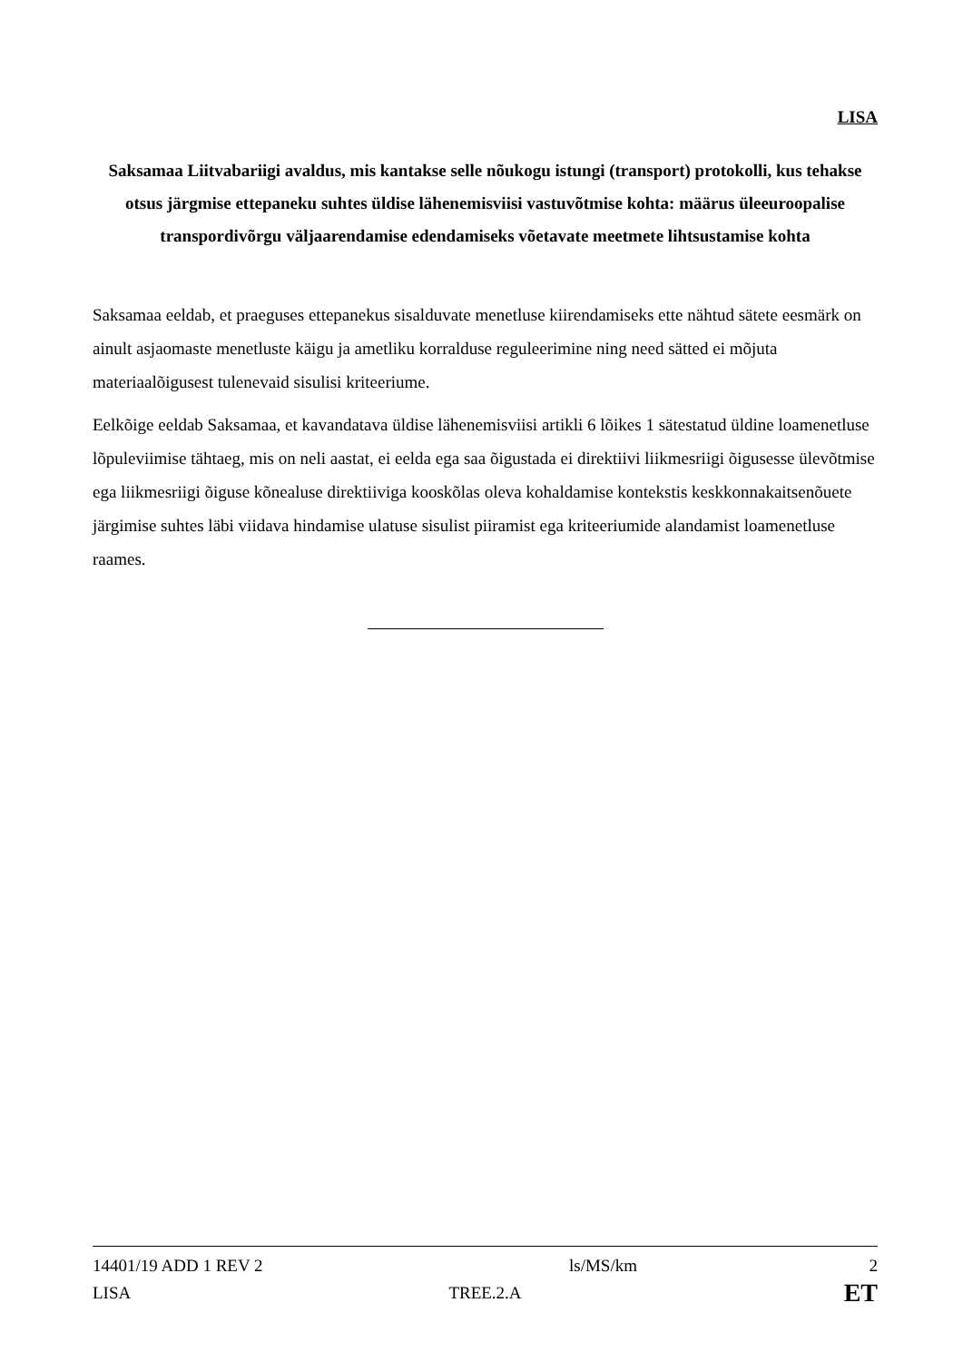LISA
Saksamaa Liitvabariigi avaldus, mis kantakse selle nõukogu istungi (transport) protokolli, kus tehakse otsus järgmise ettepaneku suhtes üldise lähenemisviisi vastuvõtmise kohta: määrus üleeuroopalise transpordivõrgu väljaarendamise edendamiseks võetavate meetmete lihtsustamise kohta
Saksamaa eeldab, et praeguses ettepanekus sisalduvate menetluse kiirendamiseks ette nähtud sätete eesmärk on ainult asjaomaste menetluste käigu ja ametliku korralduse reguleerimine ning need sätted ei mõjuta materiaalõigusest tulenevaid sisulisi kriteeriume.
Eelkõige eeldab Saksamaa, et kavandatava üldise lähenemisviisi artikli 6 lõikes 1 sätestatud üldine loamenetluse lõpuleviimise tähtaeg, mis on neli aastat, ei eelda ega saa õigustada ei direktiivi liikmesriigi õigusesse ülevõtmise ega liikmesriigi õiguse kõnealuse direktiiviga kooskõlas oleva kohaldamise kontekstis keskkonnakaitsenõuete järgimise suhtes läbi viidava hindamise ulatuse sisulist piiramist ega kriteeriumide alandamist loamenetluse raames.
14401/19 ADD 1 REV 2 ls/MS/km 2
LISA TREE.2.A ET